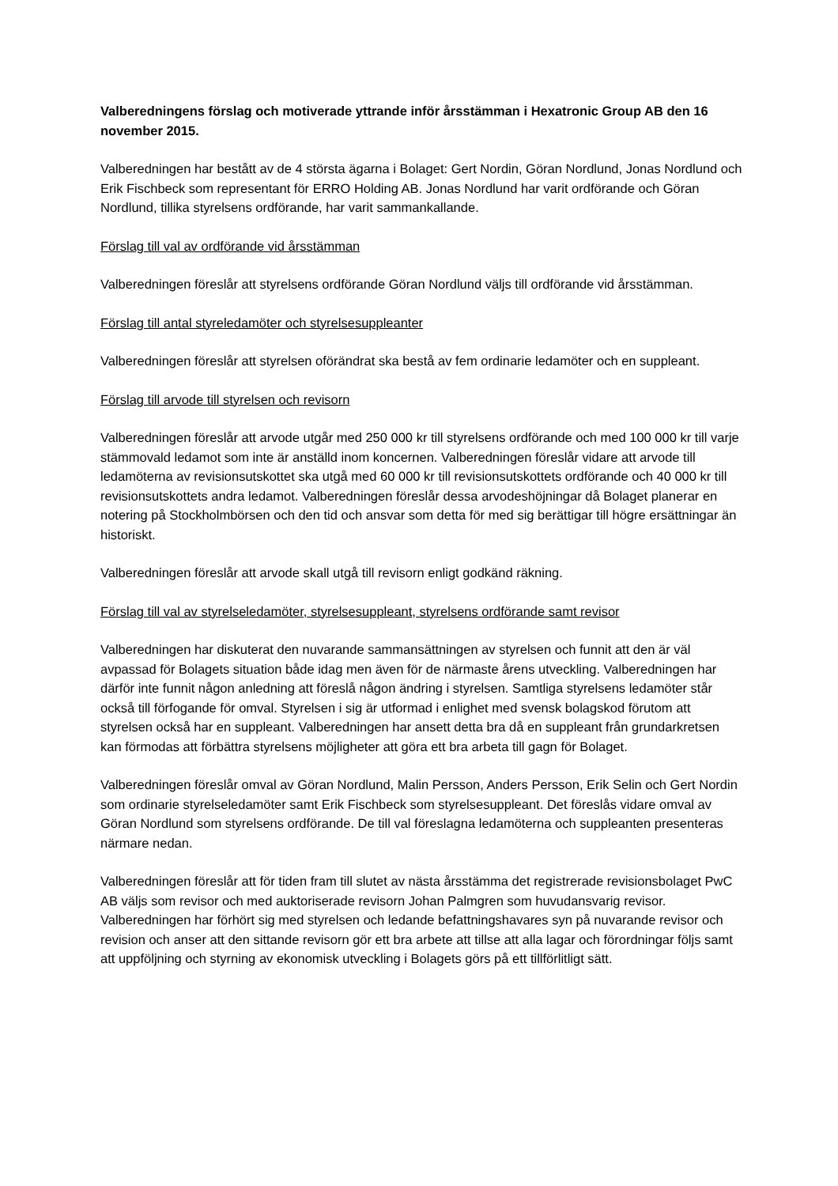Valberedningens förslag och motiverade yttrande inför årsstämman i Hexatronic Group AB den 16 november 2015.
Valberedningen har bestått av de 4 största ägarna i Bolaget: Gert Nordin, Göran Nordlund, Jonas Nordlund och Erik Fischbeck som representant för ERRO Holding AB. Jonas Nordlund har varit ordförande och Göran Nordlund, tillika styrelsens ordförande, har varit sammankallande.
Förslag till val av ordförande vid årsstämman
Valberedningen föreslår att styrelsens ordförande Göran Nordlund väljs till ordförande vid årsstämman.
Förslag till antal styreledamöter och styrelsesuppleanter
Valberedningen föreslår att styrelsen oförändrat ska bestå av fem ordinarie ledamöter och en suppleant.
Förslag till arvode till styrelsen och revisorn
Valberedningen föreslår att arvode utgår med 250 000 kr till styrelsens ordförande och med 100 000 kr till varje stämmovald ledamot som inte är anställd inom koncernen. Valberedningen föreslår vidare att arvode till ledamöterna av revisionsutskottet ska utgå med 60 000 kr till revisionsutskottets ordförande och 40 000 kr till revisionsutskottets andra ledamot. Valberedningen föreslår dessa arvodeshöjningar då Bolaget planerar en notering på Stockholmbörsen och den tid och ansvar som detta för med sig berättigar till högre ersättningar än historiskt.
Valberedningen föreslår att arvode skall utgå till revisorn enligt godkänd räkning.
Förslag till val av styrelseledamöter, styrelsesuppleant, styrelsens ordförande samt revisor
Valberedningen har diskuterat den nuvarande sammansättningen av styrelsen och funnit att den är väl avpassad för Bolagets situation både idag men även för de närmaste årens utveckling. Valberedningen har därför inte funnit någon anledning att föreslå någon ändring i styrelsen. Samtliga styrelsens ledamöter står också till förfogande för omval. Styrelsen i sig är utformad i enlighet med svensk bolagskod förutom att styrelsen också har en suppleant. Valberedningen har ansett detta bra då en suppleant från grundarkretsen kan förmodas att förbättra styrelsens möjligheter att göra ett bra arbeta till gagn för Bolaget.
Valberedningen föreslår omval av Göran Nordlund, Malin Persson, Anders Persson, Erik Selin och Gert Nordin som ordinarie styrelseledamöter samt Erik Fischbeck som styrelsesuppleant. Det föreslås vidare omval av Göran Nordlund som styrelsens ordförande. De till val föreslagna ledamöterna och suppleanten presenteras närmare nedan.
Valberedningen föreslår att för tiden fram till slutet av nästa årsstämma det registrerade revisionsbolaget PwC AB väljs som revisor och med auktoriserade revisorn Johan Palmgren som huvudansvarig revisor. Valberedningen har förhört sig med styrelsen och ledande befattningshavares syn på nuvarande revisor och revision och anser att den sittande revisorn gör ett bra arbete att tillse att alla lagar och förordningar följs samt att uppföljning och styrning av ekonomisk utveckling i Bolagets görs på ett tillförlitligt sätt.